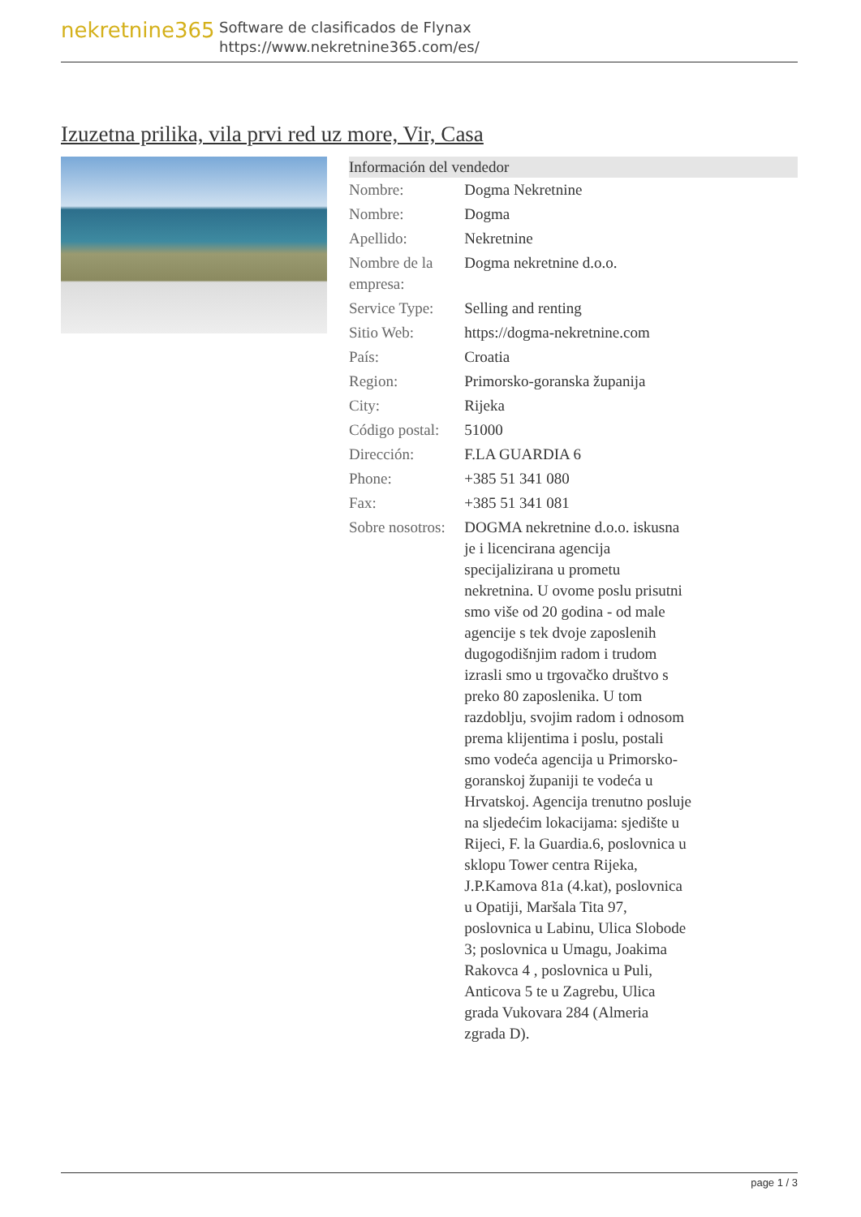nekretnine365
Software de clasificados de Flynax
https://www.nekretnine365.com/es/
Izuzetna prilika, vila prvi red uz more, Vir, Casa
| Información del vendedor | |
| --- | --- |
| Nombre: | Dogma Nekretnine |
| Nombre: | Dogma |
| Apellido: | Nekretnine |
| Nombre de la empresa: | Dogma nekretnine d.o.o. |
| Service Type: | Selling and renting |
| Sitio Web: | https://dogma-nekretnine.com |
| País: | Croatia |
| Region: | Primorsko-goranska županija |
| City: | Rijeka |
| Código postal: | 51000 |
| Dirección: | F.LA GUARDIA 6 |
| Phone: | +385 51 341 080 |
| Fax: | +385 51 341 081 |
| Sobre nosotros: | DOGMA nekretnine d.o.o. iskusna je i licencirana agencija specijalizirana u prometu nekretnina. U ovome poslu prisutni smo više od 20 godina - od male agencije s tek dvoje zaposlenih dugogodišnjim radom i trudom izrasli smo u trgovačko društvo s preko 80 zaposlenika. U tom razdoblju, svojim radom i odnosom prema klijentima i poslu, postali smo vodeća agencija u Primorsko-goranskoj županiji te vodeća u Hrvatskoj. Agencija trenutno posluje na sljedećim lokacijama: sjedište u Rijeci, F. la Guardia.6, poslovnica u sklopu Tower centra Rijeka, J.P.Kamova 81a (4.kat), poslovnica u Opatiji, Maršala Tita 97, poslovnica u Labinu, Ulica Slobode 3; poslovnica u Umagu, Joakima Rakovca 4 , poslovnica u Puli, Anticova 5 te u Zagrebu, Ulica grada Vukovara 284 (Almeria zgrada D). |
page 1 / 3